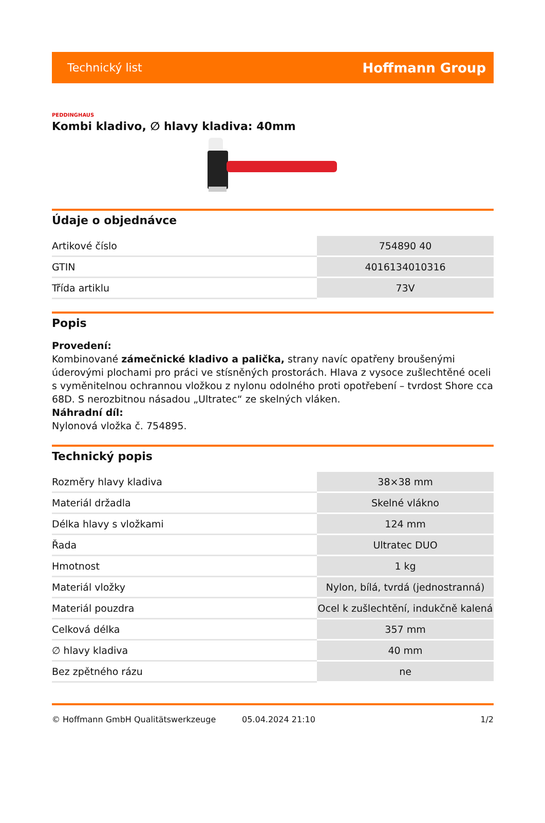Technický list Hoffmann Group
PEDDINGHAUS
Kombi kladivo, ∅ hlavy kladiva: 40mm
Údaje o objednávce
| Artikové číslo | 754890 40 |
| GTIN | 4016134010316 |
| Třída artiklu | 73V |
Popis
Provedení:
Kombinované zámečnické kladivo a palička, strany navíc opatřeny broušenými úderovými plochami pro práci ve stísněných prostorách. Hlava z vysoce zušlechtěné oceli s vyměnitelnou ochrannou vložkou z nylonu odolného proti opotřebení – tvrdost Shore cca 68D. S nerozbitnou násadou „Ultratec“ ze skelných vláken.
Náhradní díl:
Nylonová vložka č. 754895.
Technický popis
| Rozměry hlavy kladiva | 38×38 mm |
| Materiál držadla | Skelné vlákno |
| Délka hlavy s vložkami | 124 mm |
| Řada | Ultratec DUO |
| Hmotnost | 1 kg |
| Materiál vložky | Nylon, bílá, tvrdá (jednostranná) |
| Materiál pouzdra | Ocel k zušlechtění, indukčně kalená |
| Celková délka | 357 mm |
| ∅ hlavy kladiva | 40 mm |
| Bez zpětného rázu | ne |
© Hoffmann GmbH Qualitätswerkzeuge 05.04.2024 21:10 1/2